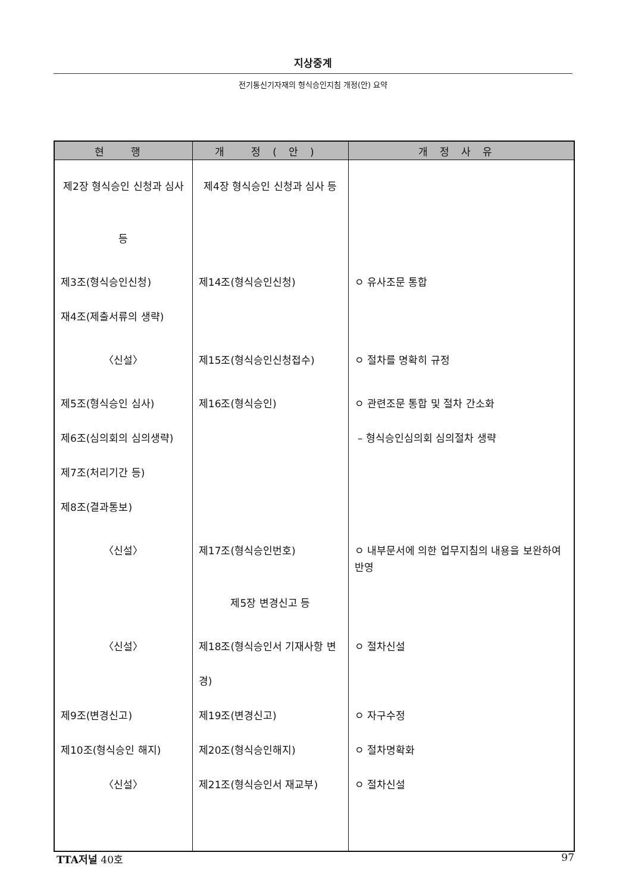지상중계
전기통신기자재의 형식승인지침 개정(안) 요약
| 현 행 | 개 정(안) | 개정사유 |
| --- | --- | --- |
| 제2장 형식승인 신청과 심사 등 | 제4장 형식승인 신청과 심사 등 | |
| 제3조(형식승인신청) | 제14조(형식승인신청) | ㅇ 유사조문 통합 |
| 재4조(제출서류의 생략) | | |
| 〈신설〉 | 제15조(형식승인신청접수) | ㅇ 절차를 명확히 규정 |
| 제5조(형식승인 심사) | 제16조(형식승인) | ㅇ 관련조문 통합 및 절차 간소화 |
| 제6조(심의회의 심의생략) | | – 형식승인심의회 심의절차 생략 |
| 제7조(처리기간 등) | | |
| 제8조(결과통보) | | |
| 〈신설〉 | 제17조(형식승인번호) | ㅇ 내부문서에 의한 업무지침의 내용을 보완하여 반영 |
| | 제5장 변경신고 등 | |
| 〈신설〉 | 제18조(형식승인서 기재사항 변경) | ㅇ 절차신설 |
| 제9조(변경신고) | 제19조(변경신고) | ㅇ 자구수정 |
| 제10조(형식승인 해지) | 제20조(형식승인해지) | ㅇ 절차명확화 |
| 〈신설〉 | 제21조(형식승인서 재교부) | ㅇ 절차신설 |
TTA저널 40호 97